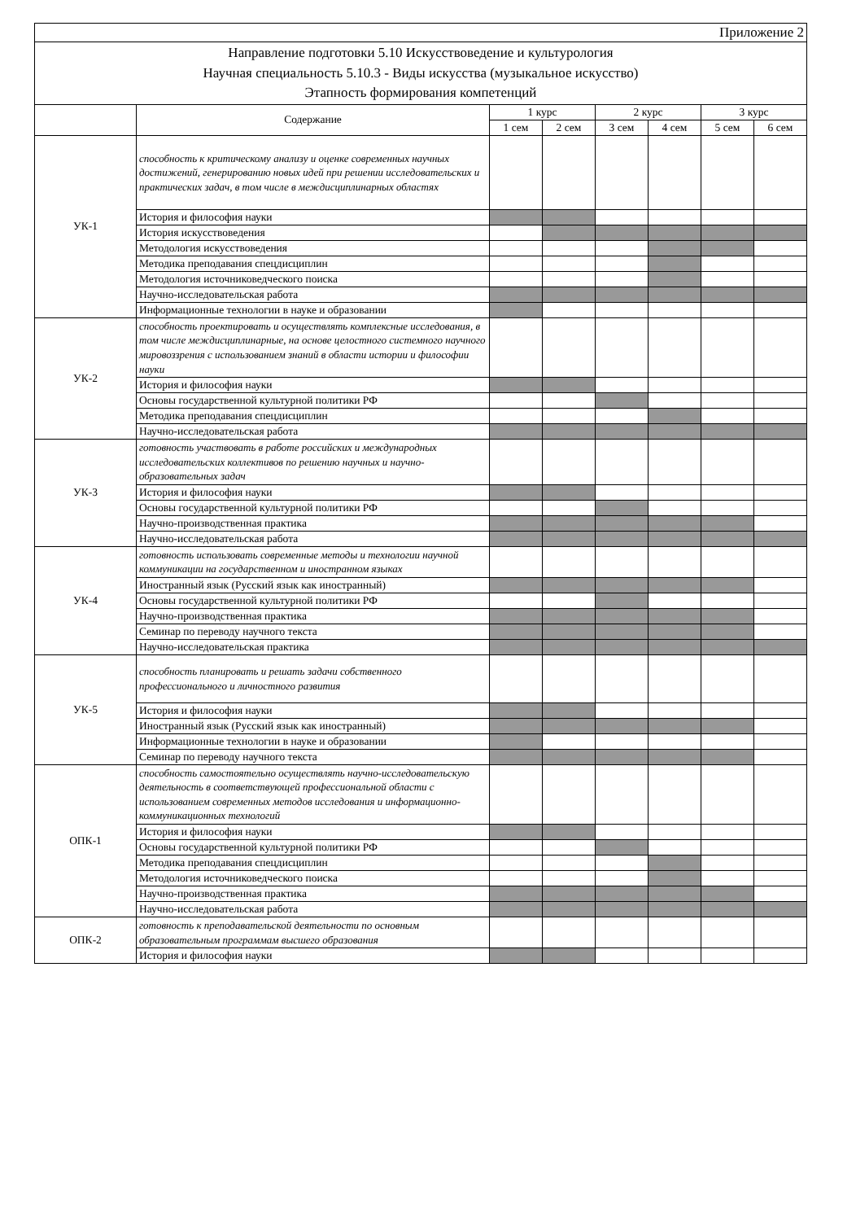| Приложение 2 | | | | | | | |
| Направление подготовки 5.10 Искусствоведение и культурология Научная специальность 5.10.3 - Виды искусства (музыкальное искусство) Этапность формирования компетенций | | | | | | | |
| | Содержание | 1 курс | | 2 курс | | 3 курс | |
| | | 1 сем | 2 сем | 3 сем | 4 сем | 5 сем | 6 сем |
| УК-1 | способность к критическому анализу и оценке современных научных достижений, генерированию новых идей при решении исследовательских и практических задач, в том числе в междисциплинарных областях | | | | | | |
| | История и философия науки | | | | | | |
| | История искусствоведения | | | | | | |
| | Методология искусствоведения | | | | | | |
| | Методика преподавания спецдисциплин | | | | | | |
| | Методология источниковедческого поиска | | | | | | |
| | Научно-исследовательская работа | | | | | | |
| | Информационные технологии в науке и образовании | | | | | | |
| УК-2 | способность проектировать и осуществлять комплексные исследования, в том числе междисциплинарные, на основе целостного системного научного мировоззрения с использованием знаний в области истории и философии науки | | | | | | |
| | История и философия науки | | | | | | |
| | Основы государственной культурной политики РФ | | | | | | |
| | Методика преподавания спецдисциплин | | | | | | |
| | Научно-исследовательская работа | | | | | | |
| УК-3 | готовность участвовать в работе российских и международных исследовательских коллективов по решению научных и научно-образовательных задач | | | | | | |
| | История и философия науки | | | | | | |
| | Основы государственной культурной политики РФ | | | | | | |
| | Научно-производственная практика | | | | | | |
| | Научно-исследовательская работа | | | | | | |
| УК-4 | готовность использовать современные методы и технологии научной коммуникации на государственном и иностранном языках | | | | | | |
| | Иностранный язык (Русский язык как иностранный) | | | | | | |
| | Основы государственной культурной политики РФ | | | | | | |
| | Научно-производственная практика | | | | | | |
| | Семинар по переводу научного текста | | | | | | |
| | Научно-исследовательская практика | | | | | | |
| УК-5 | способность планировать и решать задачи собственного профессионального и личностного развития | | | | | | |
| | История и философия науки | | | | | | |
| | Иностранный язык (Русский язык как иностранный) | | | | | | |
| | Информационные технологии в науке и образовании | | | | | | |
| | Семинар по переводу научного текста | | | | | | |
| ОПК-1 | способность самостоятельно осуществлять научно-исследовательскую деятельность в соответствующей профессиональной области с использованием современных методов исследования и информационно-коммуникационных технологий | | | | | | |
| | История и философия науки | | | | | | |
| | Основы государственной культурной политики РФ | | | | | | |
| | Методика преподавания спецдисциплин | | | | | | |
| | Методология источниковедческого поиска | | | | | | |
| | Научно-производственная практика | | | | | | |
| | Научно-исследовательская работа | | | | | | |
| ОПК-2 | готовность к преподавательской деятельности по основным образовательным программам высшего образования | | | | | | |
| | История и философия науки | | | | | | |